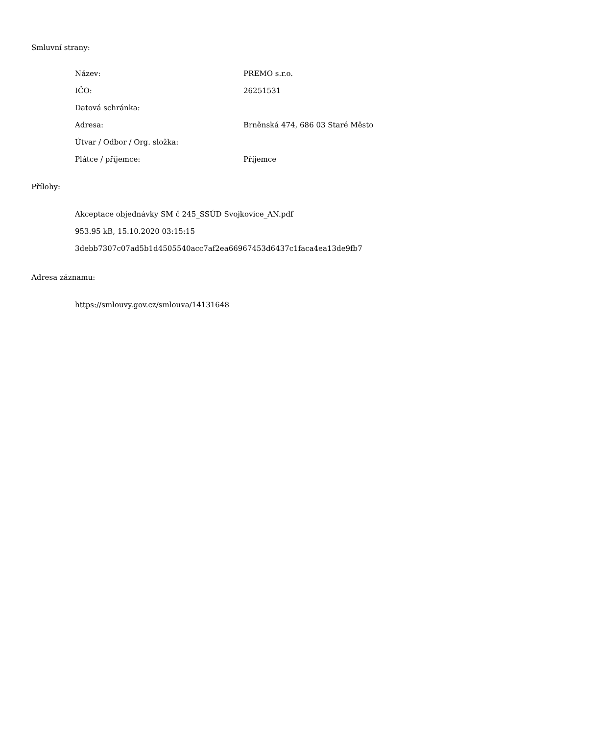Smluvní strany:
| Název: | PREMO s.r.o. |
| IČO: | 26251531 |
| Datová schránka: | |
| Adresa: | Brněnská 474, 686 03 Staré Město |
| Útvar / Odbor / Org. složka: | |
| Plátce / příjemce: | Příjemce |
Přílohy:
Akceptace objednávky SM č 245_SSÚD Svojkovice_AN.pdf
953.95 kB, 15.10.2020 03:15:15
3debb7307c07ad5b1d4505540acc7af2ea66967453d6437c1faca4ea13de9fb7
Adresa záznamu:
https://smlouvy.gov.cz/smlouva/14131648